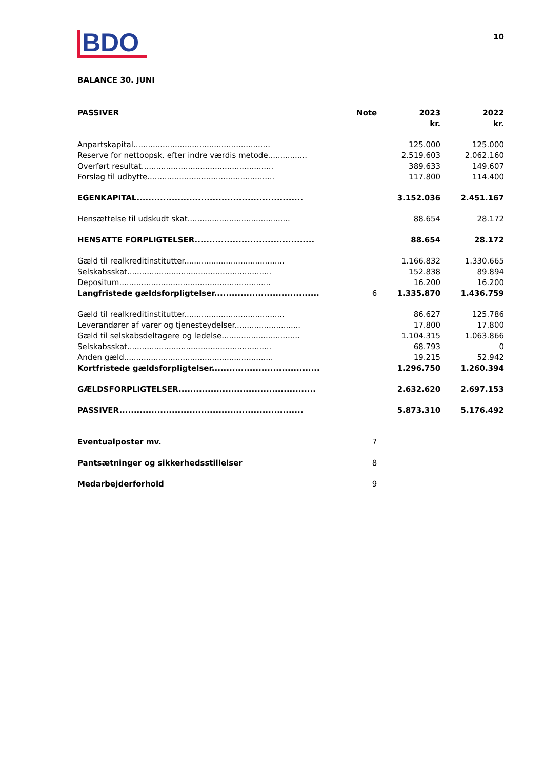BDO
10
BALANCE 30. JUNI
| PASSIVER | Note | 2023 kr. | 2022 kr. |
| --- | --- | --- | --- |
| Anpartskapital........................................................ | | 125.000 | 125.000 |
| Reserve for nettoopsk. efter indre værdis metode................ | | 2.519.603 | 2.062.160 |
| Overført resultat...................................................... | | 389.633 | 149.607 |
| Forslag til udbytte.................................................... | | 117.800 | 114.400 |
| EGENKAPITAL......................................................... | | 3.152.036 | 2.451.167 |
| Hensættelse til udskudt skat.......................................... | | 88.654 | 28.172 |
| HENSATTE FORPLIGTELSER......................................... | | 88.654 | 28.172 |
| Gæld til realkreditinstitutter......................................... | | 1.166.832 | 1.330.665 |
| Selskabsskat........................................................... | | 152.838 | 89.894 |
| Depositum.............................................................. | | 16.200 | 16.200 |
| Langfristede gældsforpligtelser.................................... | 6 | 1.335.870 | 1.436.759 |
| Gæld til realkreditinstitutter......................................... | | 86.627 | 125.786 |
| Leverandører af varer og tjenesteydelser........................... | | 17.800 | 17.800 |
| Gæld til selskabsdeltagere og ledelse................................ | | 1.104.315 | 1.063.866 |
| Selskabsskat........................................................... | | 68.793 | 0 |
| Anden gæld............................................................. | | 19.215 | 52.942 |
| Kortfristede gældsforpligtelser..................................... | | 1.296.750 | 1.260.394 |
| GÆLDSFORPLIGTELSER............................................... | | 2.632.620 | 2.697.153 |
| PASSIVER............................................................... | | 5.873.310 | 5.176.492 |
| Eventualposter mv. | 7 | | |
| Pantsætninger og sikkerhedsstillelser | 8 | | |
| Medarbejderforhold | 9 | | |